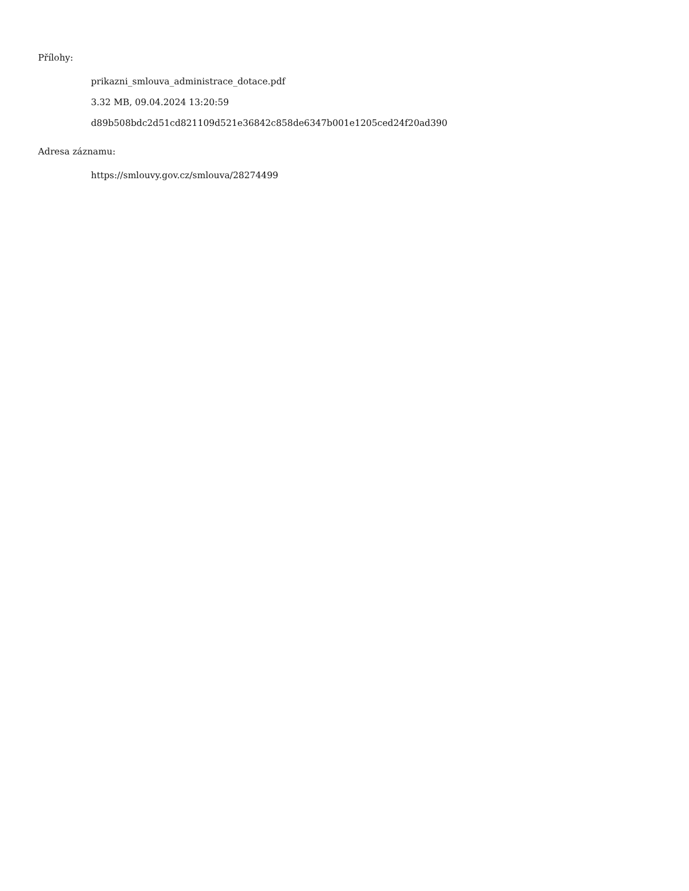Přílohy:
prikazni_smlouva_administrace_dotace.pdf
3.32 MB, 09.04.2024 13:20:59
d89b508bdc2d51cd821109d521e36842c858de6347b001e1205ced24f20ad390
Adresa záznamu:
https://smlouvy.gov.cz/smlouva/28274499